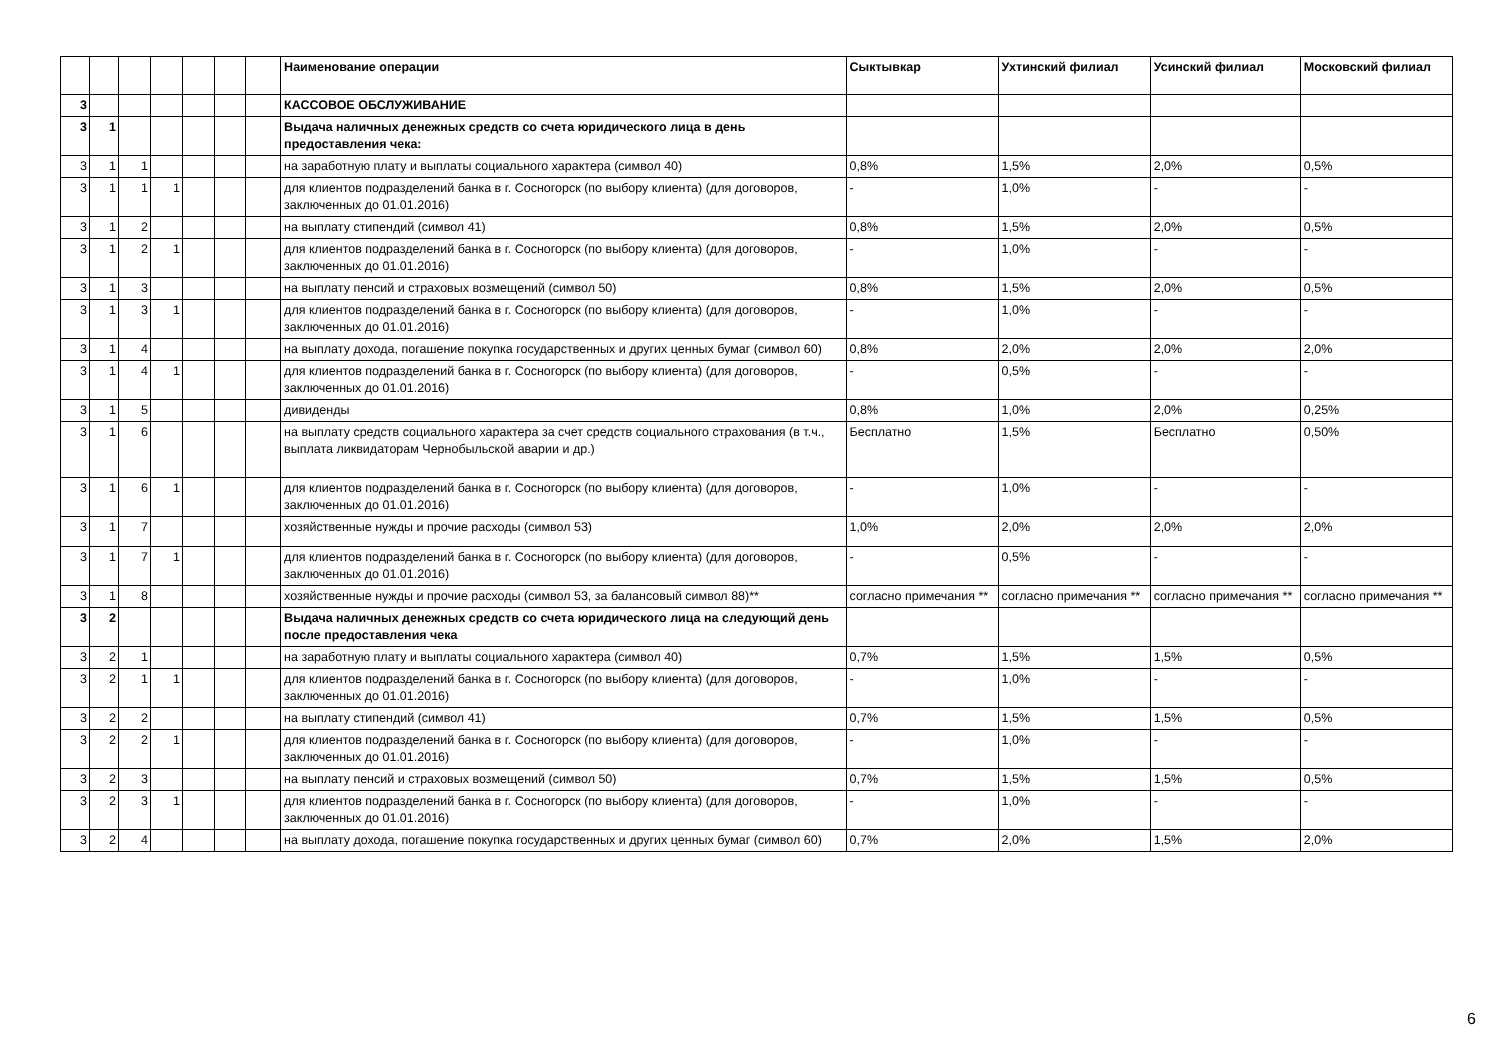| | | | | | | | Наименование операции | Сыктывкар | Ухтинский филиал | Усинский филиал | Московский филиал |
| --- | --- | --- | --- | --- | --- | --- | --- | --- | --- | --- | --- |
| 3 | | | | | | | КАССОВОЕ ОБСЛУЖИВАНИЕ | | | | |
| 3 | 1 | | | | | | Выдача наличных денежных средств со счета юридического лица в день предоставления чека: | | | | |
| 3 | 1 | 1 | | | | | на заработную плату и выплаты социального характера (символ 40) | 0,8% | 1,5% | 2,0% | 0,5% |
| 3 | 1 | 1 | 1 | | | | для клиентов подразделений банка в г. Сосногорск (по выбору клиента) (для договоров, заключенных до 01.01.2016) | - | 1,0% | - | - |
| 3 | 1 | 2 | | | | | на выплату стипендий (символ 41) | 0,8% | 1,5% | 2,0% | 0,5% |
| 3 | 1 | 2 | 1 | | | | для клиентов подразделений банка в г. Сосногорск (по выбору клиента) (для договоров, заключенных до 01.01.2016) | - | 1,0% | - | - |
| 3 | 1 | 3 | | | | | на выплату пенсий и страховых возмещений (символ 50) | 0,8% | 1,5% | 2,0% | 0,5% |
| 3 | 1 | 3 | 1 | | | | для клиентов подразделений банка в г. Сосногорск (по выбору клиента) (для договоров, заключенных до 01.01.2016) | - | 1,0% | - | - |
| 3 | 1 | 4 | | | | | на выплату дохода, погашение покупка государственных и других ценных бумаг (символ 60) | 0,8% | 2,0% | 2,0% | 2,0% |
| 3 | 1 | 4 | 1 | | | | для клиентов подразделений банка в г. Сосногорск (по выбору клиента) (для договоров, заключенных до 01.01.2016) | - | 0,5% | - | - |
| 3 | 1 | 5 | | | | | дивиденды | 0,8% | 1,0% | 2,0% | 0,25% |
| 3 | 1 | 6 | | | | | на выплату средств социального характера за счет средств социального страхования (в т.ч., выплата ликвидаторам Чернобыльской аварии и др.) | Бесплатно | 1,5% | Бесплатно | 0,50% |
| 3 | 1 | 6 | 1 | | | | для клиентов подразделений банка в г. Сосногорск (по выбору клиента) (для договоров, заключенных до 01.01.2016) | - | 1,0% | - | - |
| 3 | 1 | 7 | | | | | хозяйственные нужды и прочие расходы (символ 53) | 1,0% | 2,0% | 2,0% | 2,0% |
| 3 | 1 | 7 | 1 | | | | для клиентов подразделений банка в г. Сосногорск (по выбору клиента) (для договоров, заключенных до 01.01.2016) | - | 0,5% | - | - |
| 3 | 1 | 8 | | | | | хозяйственные нужды и прочие расходы (символ 53, за балансовый символ 88)** | согласно примечания ** | согласно примечания ** | согласно примечания ** | согласно примечания ** |
| 3 | 2 | | | | | | Выдача наличных денежных средств со счета юридического лица на следующий день после предоставления чека | | | | |
| 3 | 2 | 1 | | | | | на заработную плату и выплаты социального характера (символ 40) | 0,7% | 1,5% | 1,5% | 0,5% |
| 3 | 2 | 1 | 1 | | | | для клиентов подразделений банка в г. Сосногорск (по выбору клиента) (для договоров, заключенных до 01.01.2016) | - | 1,0% | - | - |
| 3 | 2 | 2 | | | | | на выплату стипендий (символ 41) | 0,7% | 1,5% | 1,5% | 0,5% |
| 3 | 2 | 2 | 1 | | | | для клиентов подразделений банка в г. Сосногорск (по выбору клиента) (для договоров, заключенных до 01.01.2016) | - | 1,0% | - | - |
| 3 | 2 | 3 | | | | | на выплату пенсий и страховых возмещений (символ 50) | 0,7% | 1,5% | 1,5% | 0,5% |
| 3 | 2 | 3 | 1 | | | | для клиентов подразделений банка в г. Сосногорск (по выбору клиента) (для договоров, заключенных до 01.01.2016) | - | 1,0% | - | - |
| 3 | 2 | 4 | | | | | на выплату дохода, погашение покупка государственных и других ценных бумаг (символ 60) | 0,7% | 2,0% | 1,5% | 2,0% |
6